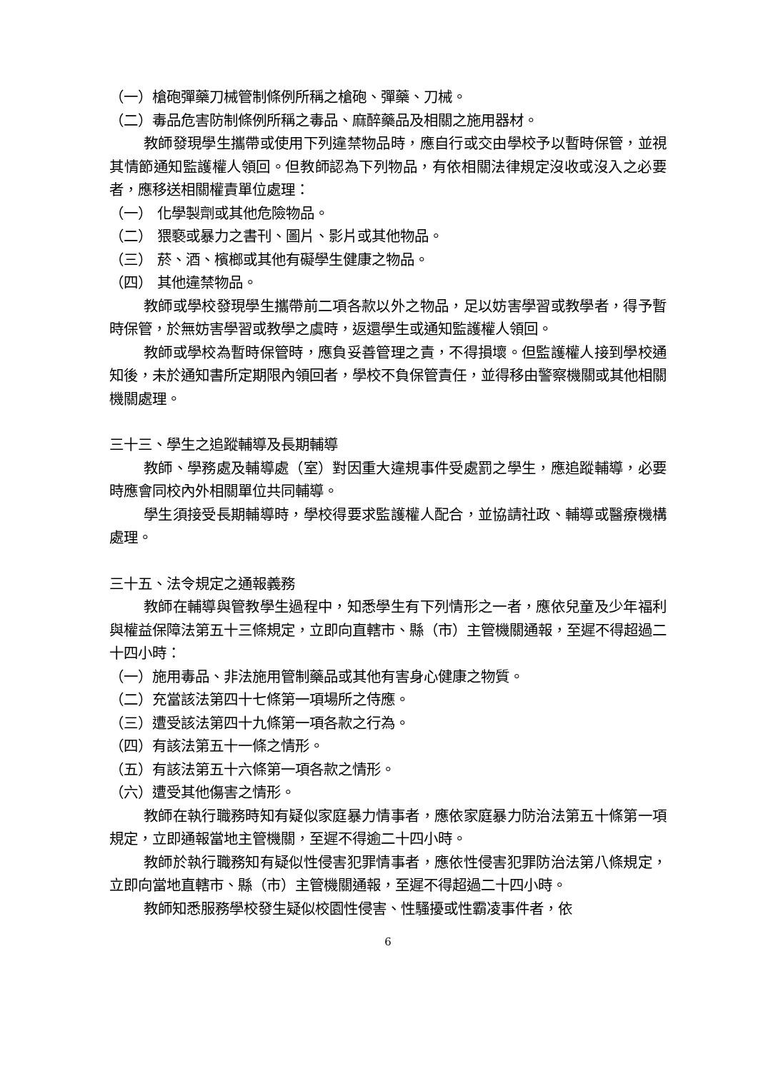（一）槍砲彈藥刀械管制條例所稱之槍砲、彈藥、刀械。
（二）毒品危害防制條例所稱之毒品、麻醉藥品及相關之施用器材。
教師發現學生攜帶或使用下列違禁物品時，應自行或交由學校予以暫時保管，並視其情節通知監護權人領回。但教師認為下列物品，有依相關法律規定沒收或沒入之必要者，應移送相關權責單位處理：
（一） 化學製劑或其他危險物品。
（二） 猥褻或暴力之書刊、圖片、影片或其他物品。
（三） 菸、酒、檳榔或其他有礙學生健康之物品。
（四） 其他違禁物品。
教師或學校發現學生攜帶前二項各款以外之物品，足以妨害學習或教學者，得予暫時保管，於無妨害學習或教學之虞時，返還學生或通知監護權人領回。
教師或學校為暫時保管時，應負妥善管理之責，不得損壞。但監護權人接到學校通知後，未於通知書所定期限內領回者，學校不負保管責任，並得移由警察機關或其他相關機關處理。
三十三、學生之追蹤輔導及長期輔導
教師、學務處及輔導處（室）對因重大違規事件受處罰之學生，應追蹤輔導，必要時應會同校內外相關單位共同輔導。
學生須接受長期輔導時，學校得要求監護權人配合，並協請社政、輔導或醫療機構處理。
三十五、法令規定之通報義務
教師在輔導與管教學生過程中，知悉學生有下列情形之一者，應依兒童及少年福利與權益保障法第五十三條規定，立即向直轄市、縣（市）主管機關通報，至遲不得超過二十四小時：
（一）施用毒品、非法施用管制藥品或其他有害身心健康之物質。
（二）充當該法第四十七條第一項場所之侍應。
（三）遭受該法第四十九條第一項各款之行為。
（四）有該法第五十一條之情形。
（五）有該法第五十六條第一項各款之情形。
（六）遭受其他傷害之情形。
教師在執行職務時知有疑似家庭暴力情事者，應依家庭暴力防治法第五十條第一項規定，立即通報當地主管機關，至遲不得逾二十四小時。
教師於執行職務知有疑似性侵害犯罪情事者，應依性侵害犯罪防治法第八條規定，立即向當地直轄市、縣（市）主管機關通報，至遲不得超過二十四小時。
教師知悉服務學校發生疑似校園性侵害、性騷擾或性霸凌事件者，依
6